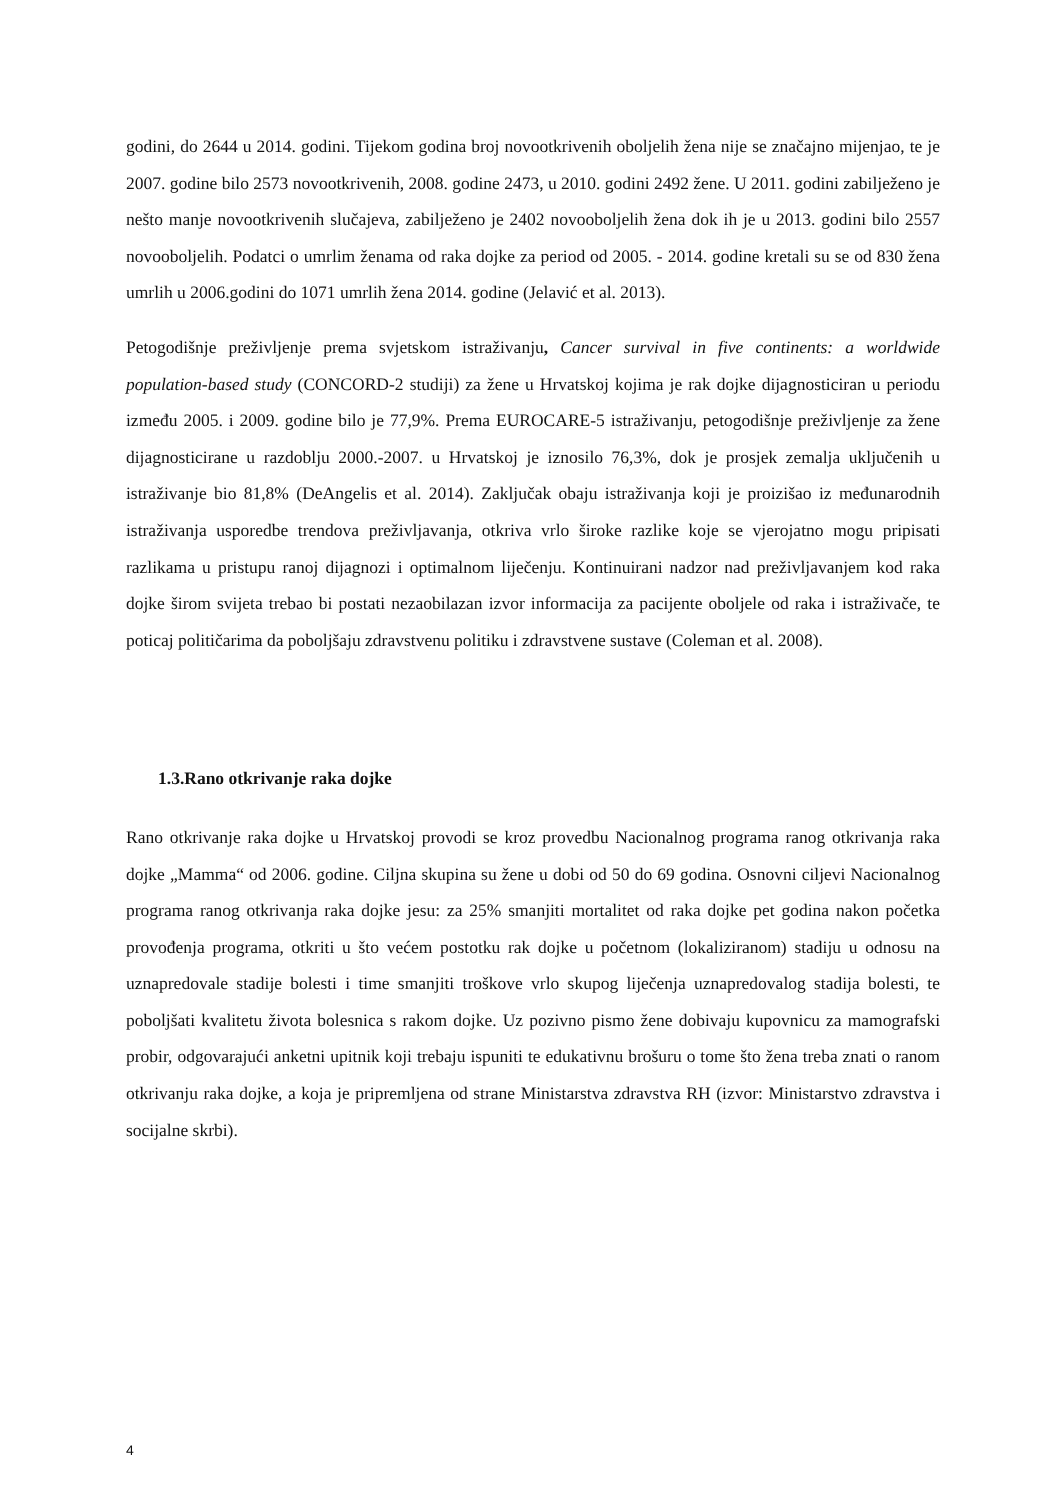godini, do 2644 u 2014. godini. Tijekom godina broj novootkrivenih oboljelih žena nije se značajno mijenjao, te je 2007. godine bilo 2573 novootkrivenih, 2008. godine 2473, u 2010. godini 2492 žene. U 2011. godini zabilježeno je nešto manje novootkrivenih slučajeva, zabilježeno je 2402 novooboljelih žena dok ih je u 2013. godini bilo 2557 novooboljelih. Podatci o umrlim ženama od raka dojke za period od 2005. - 2014. godine kretali su se od 830 žena umrlih u 2006.godini do 1071 umrlih žena 2014. godine (Jelavić et al. 2013).
Petogodišnje preživljenje prema svjetskom istraživanju, Cancer survival in five continents: a worldwide population-based study (CONCORD-2 studiji) za žene u Hrvatskoj kojima je rak dojke dijagnosticiran u periodu između 2005. i 2009. godine bilo je 77,9%. Prema EUROCARE-5 istraživanju, petogodišnje preživljenje za žene dijagnosticirane u razdoblju 2000.-2007. u Hrvatskoj je iznosilo 76,3%, dok je prosjek zemalja uključenih u istraživanje bio 81,8% (DeAngelis et al. 2014). Zaključak obaju istraživanja koji je proizišao iz međunarodnih istraživanja usporedbe trendova preživljavanja, otkriva vrlo široke razlike koje se vjerojatno mogu pripisati razlikama u pristupu ranoj dijagnozi i optimalnom liječenju. Kontinuirani nadzor nad preživljavanjem kod raka dojke širom svijeta trebao bi postati nezaobilazan izvor informacija za pacijente oboljele od raka i istraživače, te poticaj političarima da poboljšaju zdravstvenu politiku i zdravstvene sustave (Coleman et al. 2008).
1.3.Rano otkrivanje raka dojke
Rano otkrivanje raka dojke u Hrvatskoj provodi se kroz provedbu Nacionalnog programa ranog otkrivanja raka dojke „Mamma“ od 2006. godine. Ciljna skupina su žene u dobi od 50 do 69 godina. Osnovni ciljevi Nacionalnog programa ranog otkrivanja raka dojke jesu: za 25% smanjiti mortalitet od raka dojke pet godina nakon početka provođenja programa, otkriti u što većem postotku rak dojke u početnom (lokaliziranom) stadiju u odnosu na uznapredovale stadije bolesti i time smanjiti troškove vrlo skupog liječenja uznapredovalog stadija bolesti, te poboljšati kvalitetu života bolesnica s rakom dojke. Uz pozivno pismo žene dobivaju kupovnicu za mamografski probir, odgovarajući anketni upitnik koji trebaju ispuniti te edukativnu brošuru o tome što žena treba znati o ranom otkrivanju raka dojke, a koja je pripremljena od strane Ministarstva zdravstva RH (izvor: Ministarstvo zdravstva i socijalne skrbi).
4